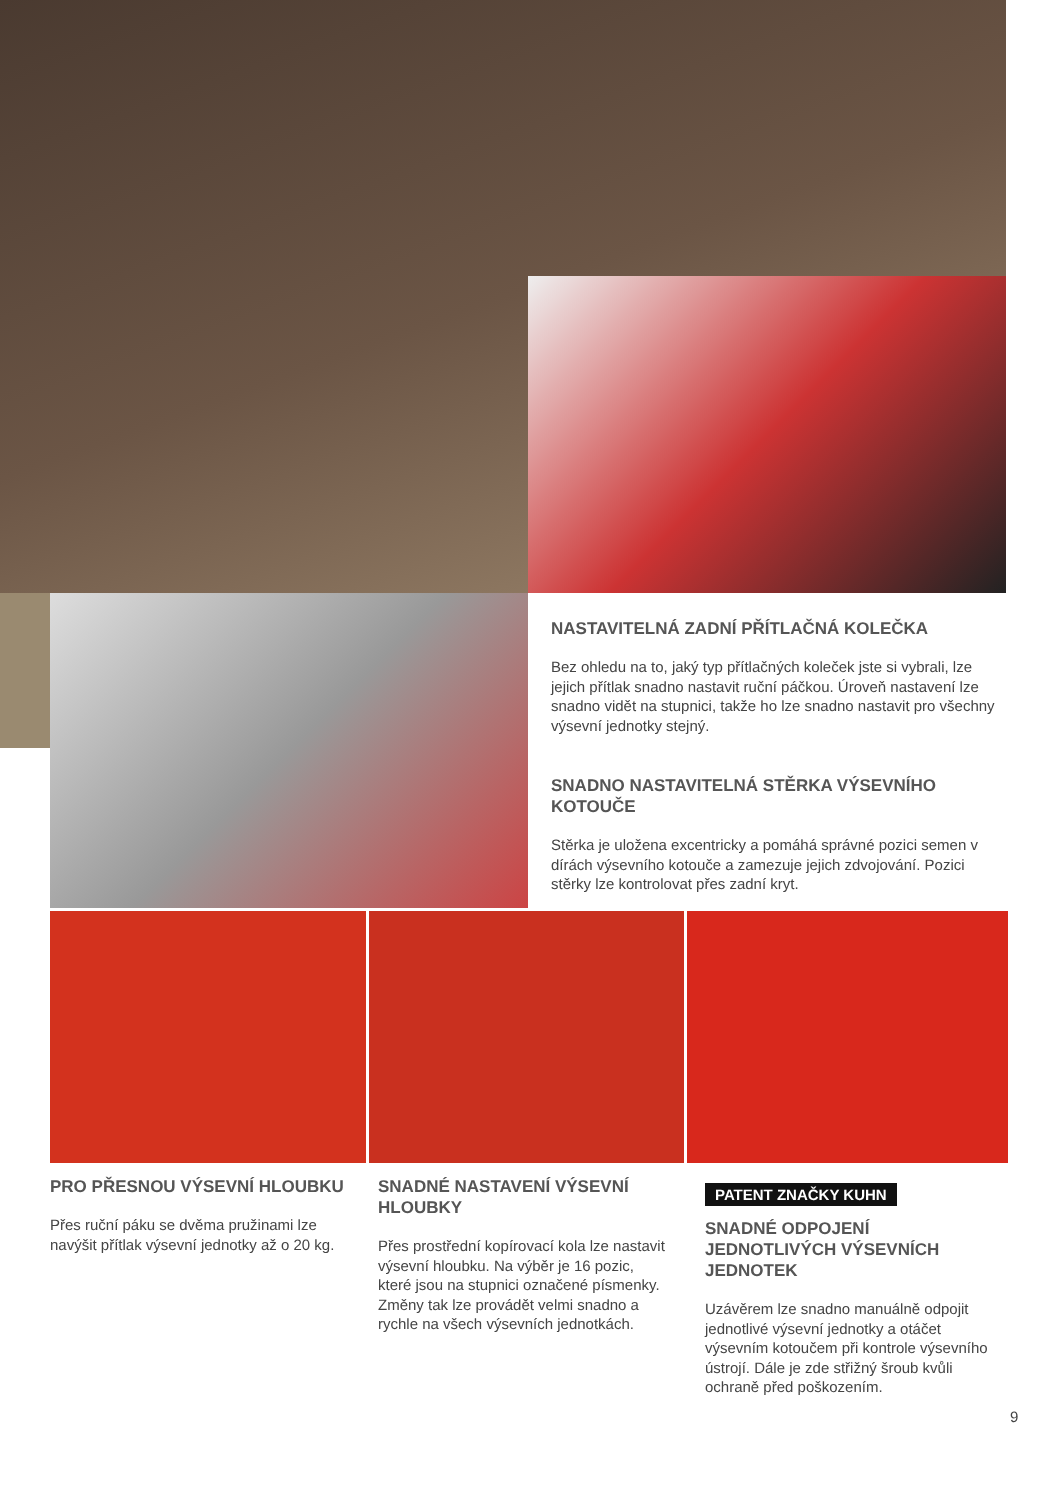NASTAVITELNÁ ZADNÍ PŘÍTLAČNÁ KOLEČKA
Bez ohledu na to, jaký typ přítlačných koleček jste si vybrali, lze jejich přítlak snadno nastavit ruční páčkou. Úroveň nastavení lze snadno vidět na stupnici, takže ho lze snadno nastavit pro všechny výsevní jednotky stejný.
SNADNO NASTAVITELNÁ STĚRKA VÝSEVNÍHO KOTOUČE
Stěrka je uložena excentricky a pomáhá správné pozici semen v dírách výsevního kotouče a zamezuje jejich zdvojování. Pozici stěrky lze kontrolovat přes zadní kryt.
PRO PŘESNOU VÝSEVNÍ HLOUBKU
Přes ruční páku se dvěma pružinami lze navýšit přítlak výsevní jednotky až o 20 kg.
SNADNÉ NASTAVENÍ VÝSEVNÍ HLOUBKY
Přes prostřední kopírovací kola lze nastavit výsevní hloubku. Na výběr je 16 pozic, které jsou na stupnici označené písmenky. Změny tak lze provádět velmi snadno a rychle na všech výsevních jednotkách.
PATENT ZNAČKY KUHN
SNADNÉ ODPOJENÍ JEDNOTLIVÝCH VÝSEVNÍCH JEDNOTEK
Uzávěrem lze snadno manuálně odpojit jednotlivé výsevní jednotky a otáčet výsevním kotoučem při kontrole výsevního ústrojí. Dále je zde střižný šroub kvůli ochraně před poškozením.
9